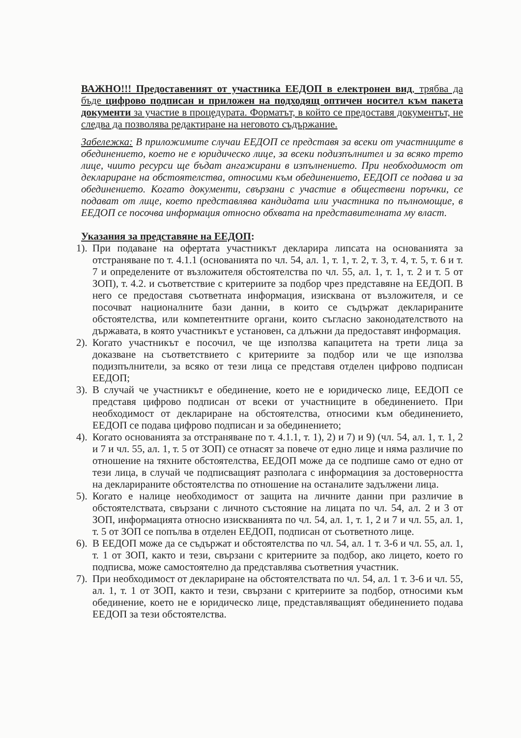ВАЖНО!!! Предоставеният от участника ЕЕДОП в електронен вид, трябва да бъде цифрово подписан и приложен на подходящ оптичен носител към пакета документи за участие в процедурата. Форматът, в който се предоставя документът, не следва да позволява редактиране на неговото съдържание.
Забележка: В приложимите случаи ЕЕДОП се представя за всеки от участниците в обединението, което не е юридическо лице, за всеки подизпълнител и за всяко трето лице, чиито ресурси ще бъдат ангажирани в изпълнението. При необходимост от деклариране на обстоятелства, относими към обединението, ЕЕДОП се подава и за обединението. Когато документи, свързани с участие в обществени поръчки, се подават от лице, което представлява кандидата или участника по пълномощие, в ЕЕДОП се посочва информация относно обхвата на представителната му власт.
Указания за представяне на ЕЕДОП:
1). При подаване на офертата участникът декларира липсата на основанията за отстраняване по т. 4.1.1 (основанията по чл. 54, ал. 1, т. 1, т. 2, т. 3, т. 4, т. 5, т. 6 и т. 7 и определените от възложителя обстоятелства по чл. 55, ал. 1, т. 1, т. 2 и т. 5 от ЗОП), т. 4.2. и съответствие с критериите за подбор чрез представяне на ЕЕДОП. В него се предоставя съответната информация, изисквана от възложителя, и се посочват националните бази данни, в които се съдържат декларираните обстоятелства, или компетентните органи, които съгласно законодателството на държавата, в която участникът е установен, са длъжни да предоставят информация.
2). Когато участникът е посочил, че ще използва капацитета на трети лица за доказване на съответствието с критериите за подбор или че ще използва подизпълнители, за всяко от тези лица се представя отделен цифрово подписан ЕЕДОП;
3). В случай че участникът е обединение, което не е юридическо лице, ЕЕДОП се представя цифрово подписан от всеки от участниците в обединението. При необходимост от деклариране на обстоятелства, относими към обединението, ЕЕДОП се подава цифрово подписан и за обединението;
4). Когато основанията за отстраняване по т. 4.1.1, т. 1), 2) и 7) и 9) (чл. 54, ал. 1, т. 1, 2 и 7 и чл. 55, ал. 1, т. 5 от ЗОП) се отнасят за повече от едно лице и няма различие по отношение на тяхните обстоятелства, ЕЕДОП може да се подпише само от едно от тези лица, в случай че подписващият разполага с информациия за достоверността на декларираните обстоятелства по отношение на останалите задължени лица.
5). Когато е налице необходимост от защита на личните данни при различие в обстоятелствата, свързани с личното състояние на лицата по чл. 54, ал. 2 и 3 от ЗОП, информацията относно изискванията по чл. 54, ал. 1, т. 1, 2 и 7 и чл. 55, ал. 1, т. 5 от ЗОП се попълва в отделен ЕЕДОП, подписан от съответното лице.
6). В ЕЕДОП може да се съдържат и обстоятелства по чл. 54, ал. 1 т. 3-6 и чл. 55, ал. 1, т. 1 от ЗОП, както и тези, свързани с критериите за подбор, ако лицето, което го подписва, може самостоятелно да представлява съответния участник.
7). При необходимост от деклариране на обстоятелствата по чл. 54, ал. 1 т. 3-6 и чл. 55, ал. 1, т. 1 от ЗОП, както и тези, свързани с критериите за подбор, относими към обединение, което не е юридическо лице, представляващият обединението подава ЕЕДОП за тези обстоятелства.